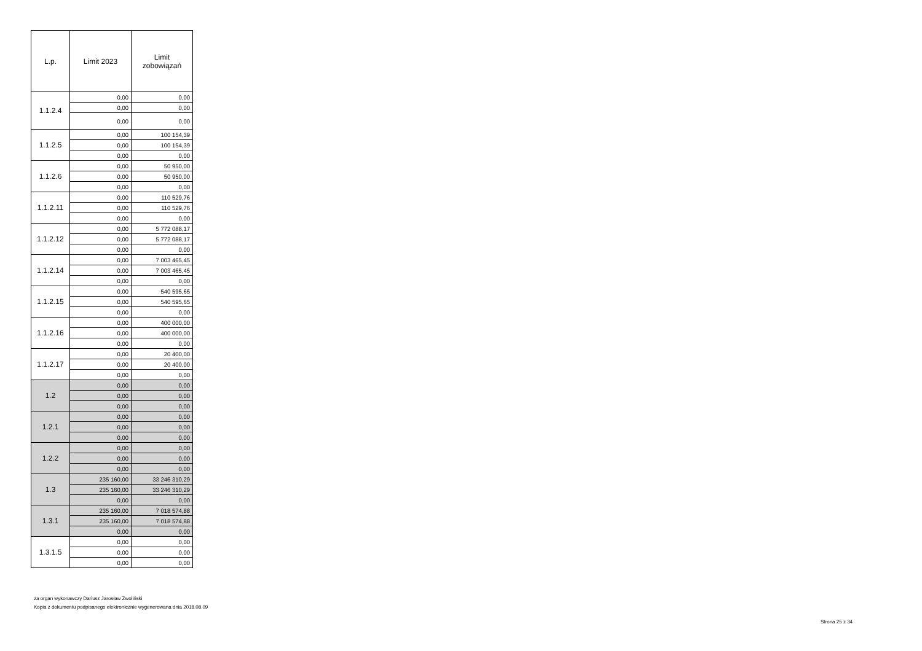| L.p. | Limit 2023 | Limit zobowiązań |
| --- | --- | --- |
| 1.1.2.4 | 0,00 | 0,00 |
| | 0,00 | 0,00 |
| | 0,00 | 0,00 |
| 1.1.2.5 | 0,00 | 100 154,39 |
| | 0,00 | 100 154,39 |
| | 0,00 | 0,00 |
| 1.1.2.6 | 0,00 | 50 950,00 |
| | 0,00 | 50 950,00 |
| | 0,00 | 0,00 |
| 1.1.2.11 | 0,00 | 110 529,76 |
| | 0,00 | 110 529,76 |
| | 0,00 | 0,00 |
| 1.1.2.12 | 0,00 | 5 772 088,17 |
| | 0,00 | 5 772 088,17 |
| | 0,00 | 0,00 |
| 1.1.2.14 | 0,00 | 7 003 465,45 |
| | 0,00 | 7 003 465,45 |
| | 0,00 | 0,00 |
| 1.1.2.15 | 0,00 | 540 595,65 |
| | 0,00 | 540 595,65 |
| | 0,00 | 0,00 |
| 1.1.2.16 | 0,00 | 400 000,00 |
| | 0,00 | 400 000,00 |
| | 0,00 | 0,00 |
| 1.1.2.17 | 0,00 | 20 400,00 |
| | 0,00 | 20 400,00 |
| | 0,00 | 0,00 |
| 1.2 | 0,00 | 0,00 |
| | 0,00 | 0,00 |
| | 0,00 | 0,00 |
| 1.2.1 | 0,00 | 0,00 |
| | 0,00 | 0,00 |
| | 0,00 | 0,00 |
| 1.2.2 | 0,00 | 0,00 |
| | 0,00 | 0,00 |
| | 0,00 | 0,00 |
| 1.3 | 235 160,00 | 33 246 310,29 |
| | 235 160,00 | 33 246 310,29 |
| | 0,00 | 0,00 |
| 1.3.1 | 235 160,00 | 7 018 574,88 |
| | 235 160,00 | 7 018 574,88 |
| | 0,00 | 0,00 |
| 1.3.1.5 | 0,00 | 0,00 |
| | 0,00 | 0,00 |
| | 0,00 | 0,00 |
za organ wykonawczy Dariusz Jarosław Zwoliński
Kopia z dokumentu podpisanego elektronicznie wygenerowana dnia 2018.08.09
Strona 25 z 34